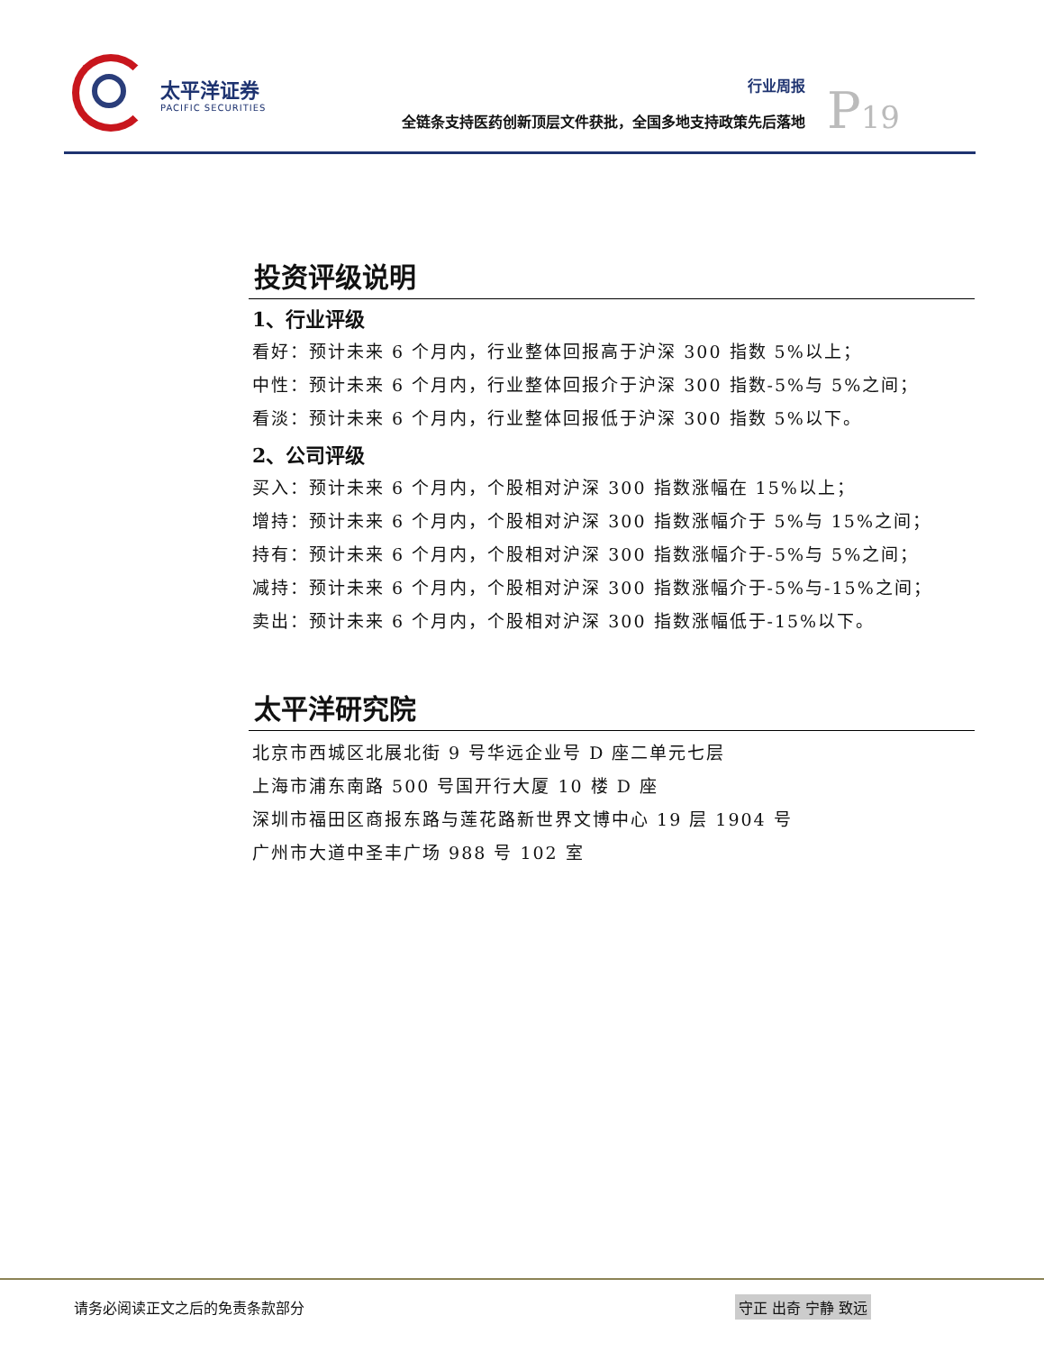太平洋证券
PACIFIC SECURITIES
行业周报
全链条支持医药创新顶层文件获批，全国多地支持政策先后落地
P19
投资评级说明
1、行业评级
看好：预计未来 6 个月内，行业整体回报高于沪深 300 指数 5%以上；
中性：预计未来 6 个月内，行业整体回报介于沪深 300 指数-5%与 5%之间；
看淡：预计未来 6 个月内，行业整体回报低于沪深 300 指数 5%以下。
2、公司评级
买入：预计未来 6 个月内，个股相对沪深 300 指数涨幅在 15%以上；
增持：预计未来 6 个月内，个股相对沪深 300 指数涨幅介于 5%与 15%之间；
持有：预计未来 6 个月内，个股相对沪深 300 指数涨幅介于-5%与 5%之间；
减持：预计未来 6 个月内，个股相对沪深 300 指数涨幅介于-5%与-15%之间；
卖出：预计未来 6 个月内，个股相对沪深 300 指数涨幅低于-15%以下。
太平洋研究院
北京市西城区北展北街 9 号华远企业号 D 座二单元七层
上海市浦东南路 500 号国开行大厦 10 楼 D 座
深圳市福田区商报东路与莲花路新世界文博中心 19 层 1904 号
广州市大道中圣丰广场 988 号 102 室
请务必阅读正文之后的免责条款部分 守正 出奇 宁静 致远